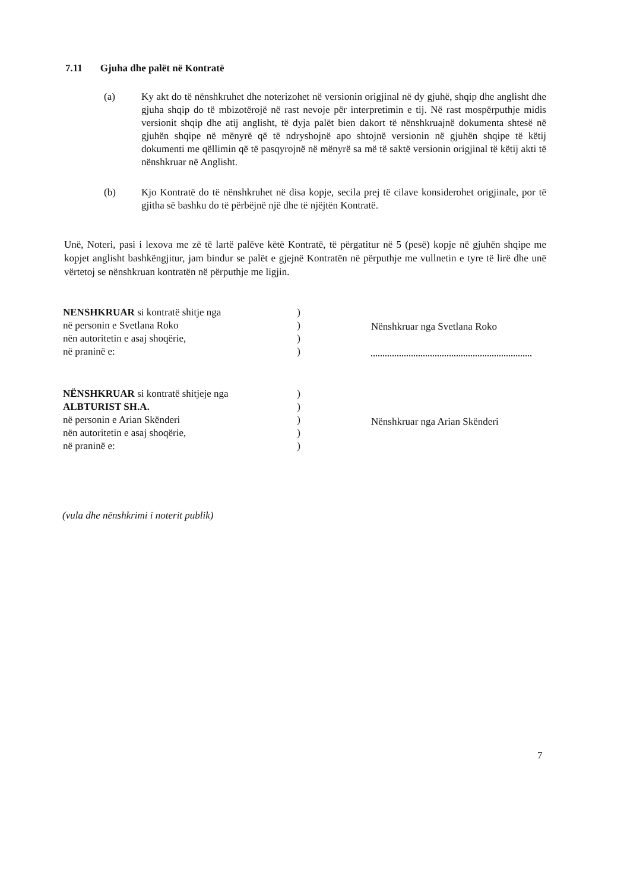7.11 Gjuha dhe palët në Kontratë
(a) Ky akt do të nënshkruhet dhe noterizohet në versionin origjinal në dy gjuhë, shqip dhe anglisht dhe gjuha shqip do të mbizotërojë në rast nevoje për interpretimin e tij. Në rast mospërputhje midis versionit shqip dhe atij anglisht, të dyja palët bien dakort të nënshkruajnë dokumenta shtesë në gjuhën shqipe në mënyrë që të ndryshojnë apo shtojnë versionin në gjuhën shqipe të këtij dokumenti me qëllimin që të pasqyrojnë në mënyrë sa më të saktë versionin origjinal të këtij akti të nënshkruar në Anglisht.
(b) Kjo Kontratë do të nënshkruhet në disa kopje, secila prej të cilave konsiderohet origjinale, por të gjitha së bashku do të përbëjnë një dhe të njëjtën Kontratë.
Unë, Noteri, pasi i lexova me zë të lartë palëve këtë Kontratë, të përgatitur në 5 (pesë) kopje në gjuhën shqipe me kopjet anglisht bashkëngjitur, jam bindur se palët e gjejnë Kontratën në përputhje me vullnetin e tyre të lirë dhe unë vërtetoj se nënshkruan kontratën në përputhje me ligjin.
NENSHKRUAR si kontratë shitje nga)
në personin e Svetlana Roko)
nën autoritetin e asaj shoqërie,)
në praninë e:)
Nënshkruar nga Svetlana Roko
NËNSHKRUAR si kontratë shitjeje nga)
ALBTURIST SH.A.)
në personin e Arian Skënderi)
nën autoritetin e asaj shoqërie,)
në praninë e:)
Nënshkruar nga Arian Skënderi
(vula dhe nënshkrimi i noterit publik)
7